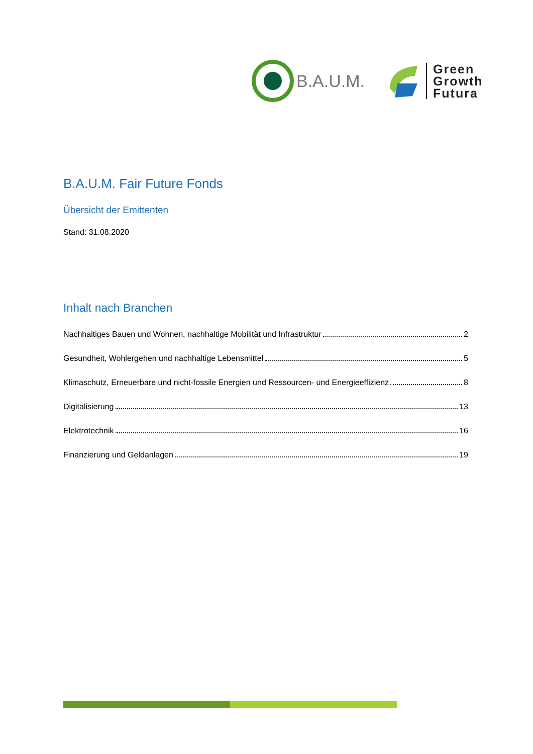B.A.U.M.
Green
Growth
Futura
B.A.U.M. Fair Future Fonds
Übersicht der Emittenten
Stand: 31.08.2020
Inhalt nach Branchen
Nachhaltiges Bauen und Wohnen, nachhaltige Mobilität und Infrastruktur 2
Gesundheit, Wohlergehen und nachhaltige Lebensmittel 5
Klimaschutz, Erneuerbare und nicht-fossile Energien und Ressourcen- und Energieeffizienz 8
Digitalisierung 13
Elektrotechnik 16
Finanzierung und Geldanlagen 19